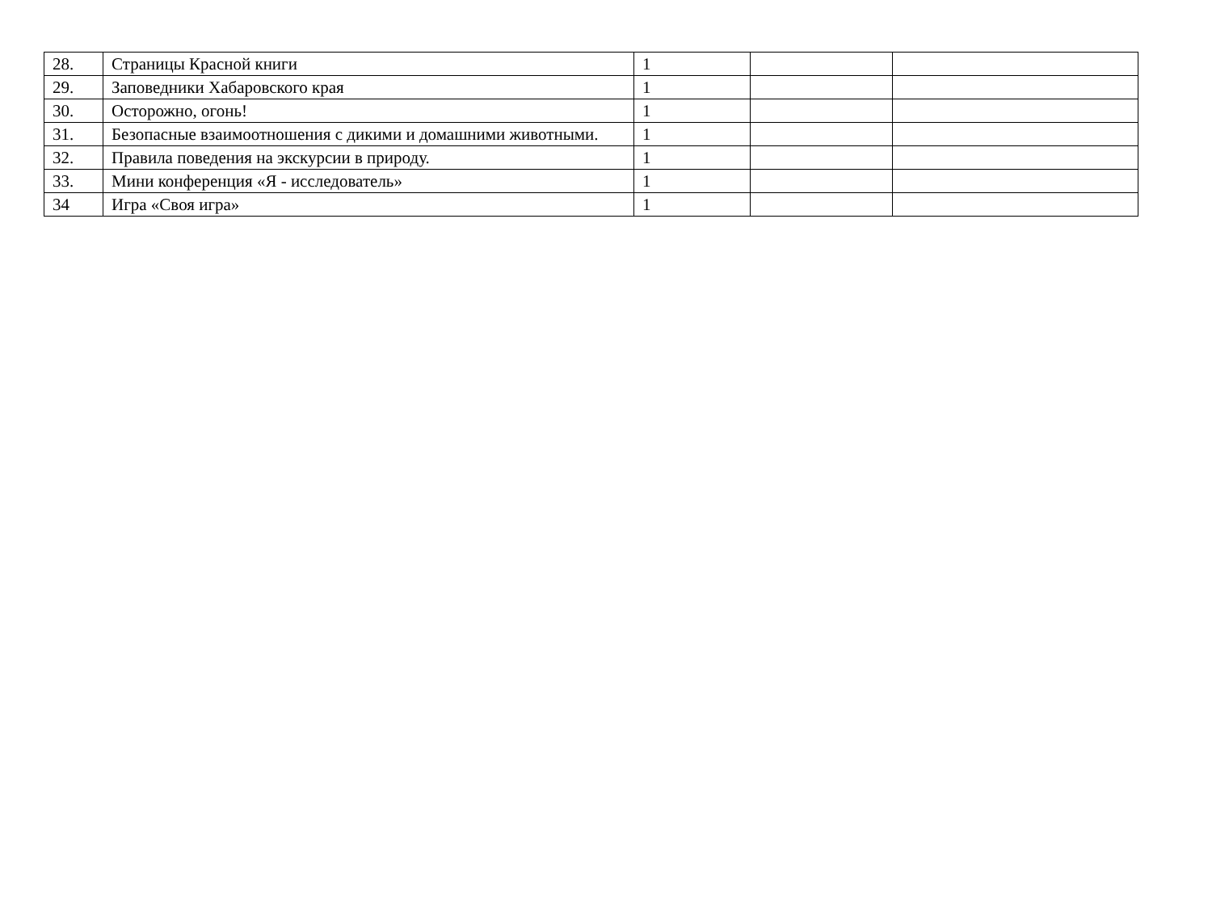| 28. | Страницы Красной книги | 1 | | |
| 29. | Заповедники Хабаровского края | 1 | | |
| 30. | Осторожно, огонь! | 1 | | |
| 31. | Безопасные взаимоотношения с дикими и домашними животными. | 1 | | |
| 32. | Правила поведения на экскурсии в природу. | 1 | | |
| 33. | Мини конференция «Я - исследователь» | 1 | | |
| 34 | Игра «Своя игра» | 1 | | |